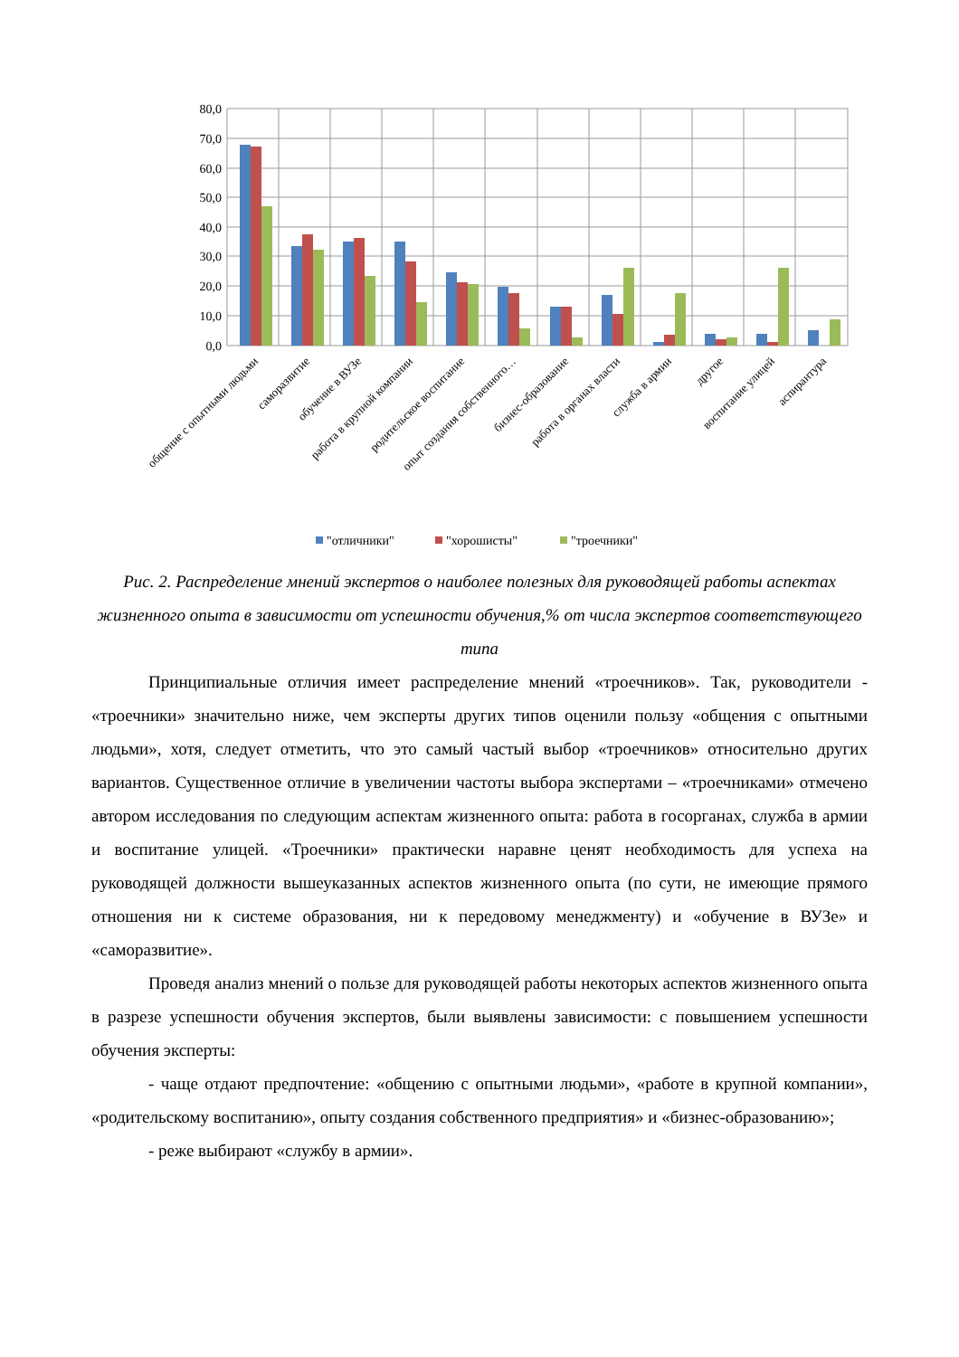80,0
70,0
60,0
50,0
40,0
30,0
20,0
10,0
0,0
общение с опытными людьми
саморазвитие
обучение в ВУЗе
работа в крупной компании
родительское воспитание
опыт создания собственного…
бизнес-образование
работа в органах власти
служба в армии
другое
воспитание улицей
аспирантура
"отличники"
"хорошисты"
"троечники"
Рис. 2. Распределение мнений экспертов о наиболее полезных для руководящей работы аспектах жизненного опыта в зависимости от успешности обучения,% от числа экспертов соответствующего типа
Принципиальные отличия имеет распределение мнений «троечников». Так, руководители - «троечники» значительно ниже, чем эксперты других типов оценили пользу «общения с опытными людьми», хотя, следует отметить, что это самый частый выбор «троечников» относительно других вариантов. Существенное отличие в увеличении частоты выбора экспертами – «троечниками» отмечено автором исследования по следующим аспектам жизненного опыта: работа в госорганах, служба в армии и воспитание улицей. «Троечники» практически наравне ценят необходимость для успеха на руководящей должности вышеуказанных аспектов жизненного опыта (по сути, не имеющие прямого отношения ни к системе образования, ни к передовому менеджменту) и «обучение в ВУЗе» и «саморазвитие».
Проведя анализ мнений о пользе для руководящей работы некоторых аспектов жизненного опыта в разрезе успешности обучения экспертов, были выявлены зависимости: с повышением успешности обучения эксперты:
- чаще отдают предпочтение: «общению с опытными людьми», «работе в крупной компании», «родительскому воспитанию», опыту создания собственного предприятия» и «бизнес-образованию»;
- реже выбирают «службу в армии».